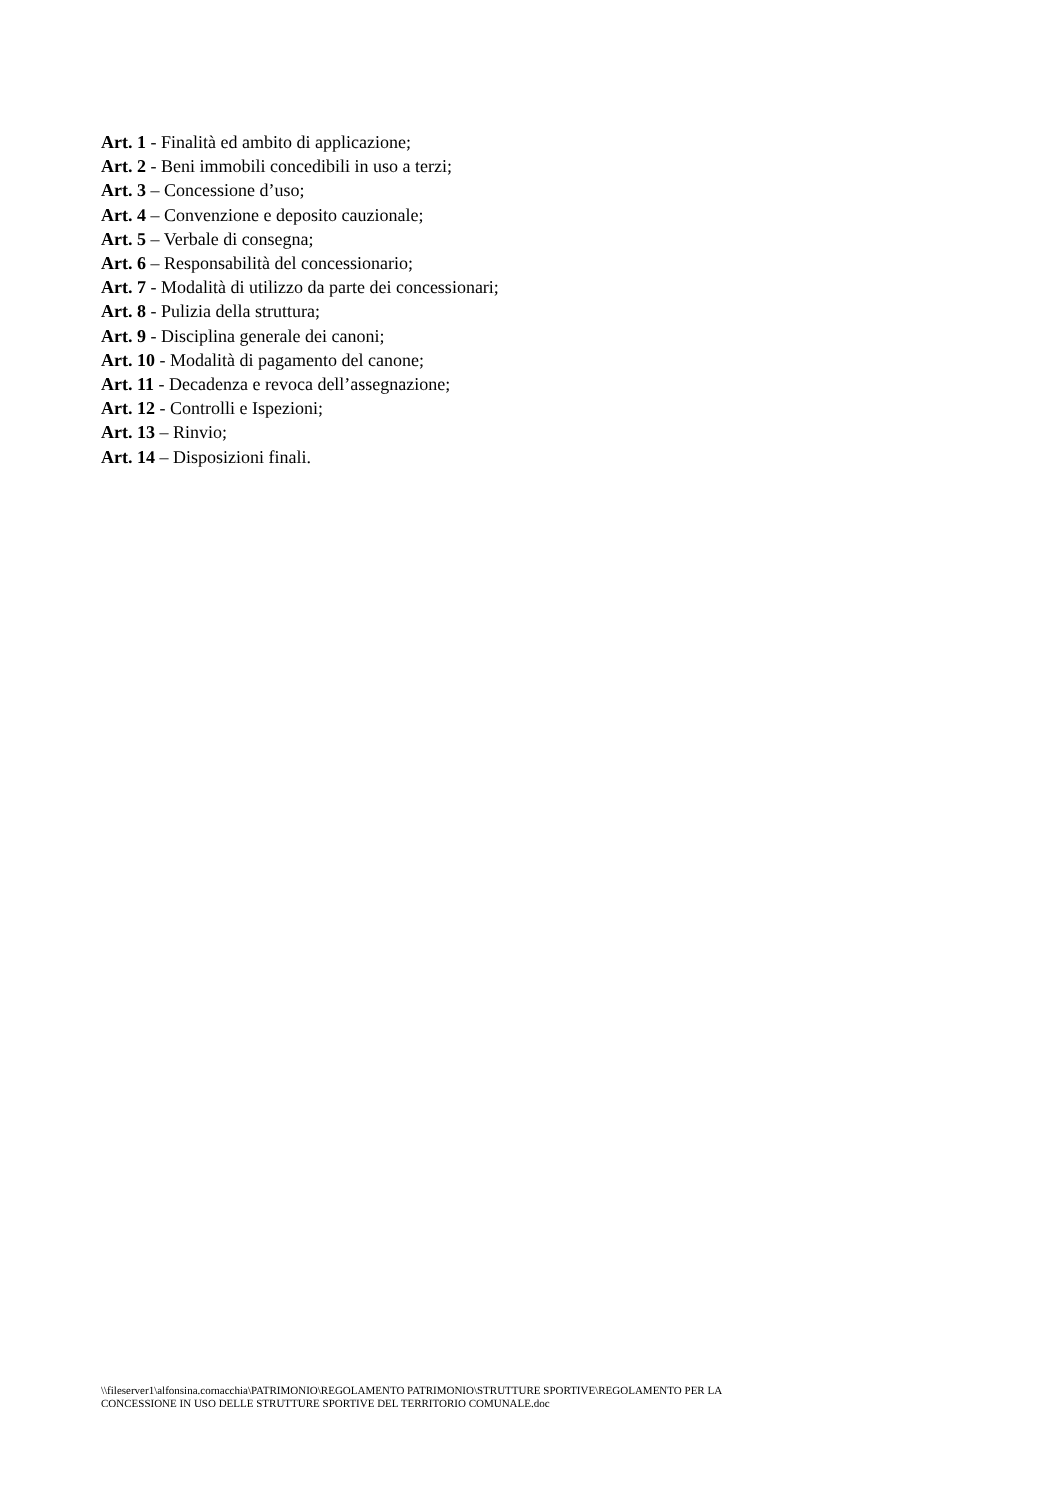Art. 1 - Finalità ed ambito di applicazione;
Art. 2 - Beni immobili concedibili in uso a terzi;
Art. 3 – Concessione d’uso;
Art. 4 – Convenzione e deposito cauzionale;
Art. 5 – Verbale di consegna;
Art. 6 – Responsabilità del concessionario;
Art. 7 - Modalità di utilizzo da parte dei concessionari;
Art. 8 - Pulizia della struttura;
Art. 9 - Disciplina generale dei canoni;
Art. 10 - Modalità di pagamento del canone;
Art. 11 - Decadenza e revoca dell’assegnazione;
Art. 12 - Controlli e Ispezioni;
Art. 13 – Rinvio;
Art. 14 – Disposizioni finali.
\\fileserver1\alfonsina.cornacchia\PATRIMONIO\REGOLAMENTO PATRIMONIO\STRUTTURE SPORTIVE\REGOLAMENTO PER LA
CONCESSIONE IN USO DELLE STRUTTURE SPORTIVE DEL TERRITORIO COMUNALE.doc